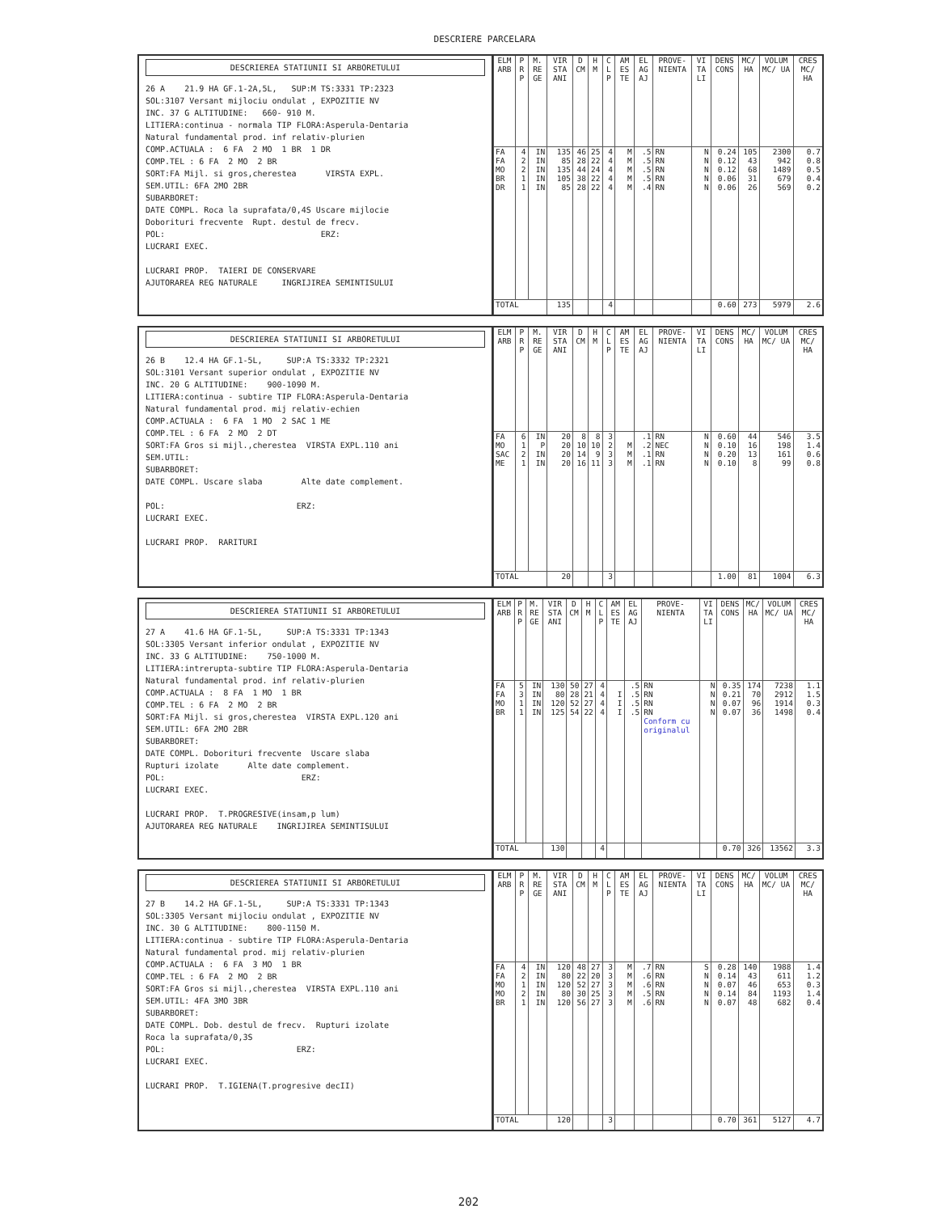DESCRIERE PARCELARA
DESCRIEREA STATIUNII SI ARBORETULUI
26 A 21.9 HA GF.1-2A,5L, SUP:M TS:3331 TP:2323 SOL:3107 Versant mijlociu ondulat , EXPOZITIE NV INC. 37 G ALTITUDINE: 660- 910 M. LITIERA:continua - normala TIP FLORA:Asperula-Dentaria Natural fundamental prod. inf relativ-plurien COMP.ACTUALA : 6 FA 2 MO 1 BR 1 DR COMP.TEL : 6 FA 2 MO 2 BR SORT:FA Mijl. si gros,cherestea VIRSTA EXPL. SEM.UTIL: 6FA 2MO 2BR SUBARBORET: DATE COMPL. Roca la suprafata/0,4S Uscare mijlocie Doborituri frecvente Rupt. destul de frecv. POL: ERZ: LUCRARI EXEC. LUCRARI PROP. TAIERI DE CONSERVARE AJUTORAREA REG NATURALE INGRIJIREA SEMINTISULUI
| ELM ARB | P R P | M. RE GE | VIR STA ANI | D CM | H M | C L P | AM ES TE | EL AG AJ | PROVE- NIENTA | VI TA LI | DENS CONS | MC/ HA | VOLUM MC/ UA | CRES MC/ HA |
| --- | --- | --- | --- | --- | --- | --- | --- | --- | --- | --- | --- | --- | --- | --- |
| FA FA MO BR DR | 4 2 2 1 1 | IN IN IN IN IN | 135 85 135 105 85 | 46 28 44 38 28 | 25 22 24 22 22 | 4 4 4 4 4 | M M M M M | .5 .5 .5 .5 .4 | RN RN RN RN RN | N N N N N | 0.24 0.12 0.12 0.06 0.06 | 105 43 68 31 26 | 2300 942 1489 679 569 | 0.7 0.8 0.5 0.4 0.2 |
| TOTAL | | | 135 | | | 4 | | | | | 0.60 | 273 | 5979 | 2.6 |
DESCRIEREA STATIUNII SI ARBORETULUI
26 B 12.4 HA GF.1-5L, SUP:A TS:3332 TP:2321 SOL:3101 Versant superior ondulat , EXPOZITIE NV INC. 20 G ALTITUDINE: 900-1090 M. LITIERA:continua - subtire TIP FLORA:Asperula-Dentaria Natural fundamental prod. mij relativ-echien COMP.ACTUALA : 6 FA 1 MO 2 SAC 1 ME COMP.TEL : 6 FA 2 MO 2 DT SORT:FA Gros si mijl.,cherestea VIRSTA EXPL.110 ani SEM.UTIL: SUBARBORET: DATE COMPL. Uscare slaba Alte date complement. POL: ERZ: LUCRARI EXEC. LUCRARI PROP. RARITURI
| ELM ARB | P R P | M. RE GE | VIR STA ANI | D CM | H M | C L P | AM ES TE | EL AG AJ | PROVE- NIENTA | VI TA LI | DENS CONS | MC/ HA | VOLUM MC/ UA | CRES MC/ HA |
| --- | --- | --- | --- | --- | --- | --- | --- | --- | --- | --- | --- | --- | --- | --- |
| FA MO SAC ME | 6 1 2 1 | IN P IN IN | 20 20 20 20 | 8 10 14 16 | 8 10 9 11 | 3 2 3 3 | M M M | .1 .2 .1 .1 | RN NEC RN RN | N N N N | 0.60 0.10 0.20 0.10 | 44 16 13 8 | 546 198 161 99 | 3.5 1.4 0.6 0.8 |
| TOTAL | | | 20 | | | 3 | | | | | 1.00 | 81 | 1004 | 6.3 |
DESCRIEREA STATIUNII SI ARBORETULUI
27 A 41.6 HA GF.1-5L, SUP:A TS:3331 TP:1343 SOL:3305 Versant inferior ondulat , EXPOZITIE NV INC. 33 G ALTITUDINE: 750-1000 M. LITIERA:intrerupta-subtire TIP FLORA:Asperula-Dentaria Natural fundamental prod. inf relativ-plurien COMP.ACTUALA : 8 FA 1 MO 1 BR COMP.TEL : 6 FA 2 MO 2 BR SORT:FA Mijl. si gros,cherestea VIRSTA EXPL.120 ani SEM.UTIL: 6FA 2MO 2BR SUBARBORET: DATE COMPL. Doborituri frecvente Uscare slaba Rupturi izolate Alte date complement. POL: ERZ: LUCRARI EXEC. LUCRARI PROP. T.PROGRESIVE(insam,p lum) AJUTORAREA REG NATURALE INGRIJIREA SEMINTISULUI
| ELM ARB | P R P | M. RE GE | VIR STA ANI | D CM | H M | C L P | AM ES TE | EL AG AJ | PROVE- NIENTA | VI TA LI | DENS CONS | MC/ HA | VOLUM MC/ UA | CRES MC/ HA |
| --- | --- | --- | --- | --- | --- | --- | --- | --- | --- | --- | --- | --- | --- | --- |
| FA FA MO BR | 5 3 1 1 | IN IN IN IN | 130 80 120 125 | 50 28 52 54 | 27 21 27 22 | 4 4 4 4 | I I I | .5 .5 .5 .5 | RN RN RN RN Conform cu originalul | N N N N | 0.35 0.21 0.07 0.07 | 174 70 96 36 | 7238 2912 1914 1498 | 1.1 1.5 0.3 0.4 |
| TOTAL | | | 130 | | | 4 | | | | | 0.70 | 326 | 13562 | 3.3 |
DESCRIEREA STATIUNII SI ARBORETULUI
27 B 14.2 HA GF.1-5L, SUP:A TS:3331 TP:1343 SOL:3305 Versant mijlociu ondulat , EXPOZITIE NV INC. 30 G ALTITUDINE: 800-1150 M. LITIERA:continua - subtire TIP FLORA:Asperula-Dentaria Natural fundamental prod. mij relativ-plurien COMP.ACTUALA : 6 FA 3 MO 1 BR COMP.TEL : 6 FA 2 MO 2 BR SORT:FA Gros si mijl.,cherestea VIRSTA EXPL.110 ani SEM.UTIL: 4FA 3MO 3BR SUBARBORET: DATE COMPL. Dob. destul de frecv. Rupturi izolate Roca la suprafata/0,3S POL: ERZ: LUCRARI EXEC. LUCRARI PROP. T.IGIENA(T.progresive decII)
| ELM ARB | P R P | M. RE GE | VIR STA ANI | D CM | H M | C L P | AM ES TE | EL AG AJ | PROVE- NIENTA | VI TA LI | DENS CONS | MC/ HA | VOLUM MC/ UA | CRES MC/ HA |
| --- | --- | --- | --- | --- | --- | --- | --- | --- | --- | --- | --- | --- | --- | --- |
| FA FA MO MO BR | 4 2 1 2 1 | IN IN IN IN IN | 120 80 120 80 120 | 48 22 52 30 56 | 27 20 27 25 27 | 3 3 3 3 3 | M M M M M | .7 .6 .6 .5 .6 | RN RN RN RN RN | S N N N N | 0.28 0.14 0.07 0.14 0.07 | 140 43 46 84 48 | 1988 611 653 1193 682 | 1.4 1.2 0.3 1.4 0.4 |
| TOTAL | | | 120 | | | 3 | | | | | 0.70 | 361 | 5127 | 4.7 |
202